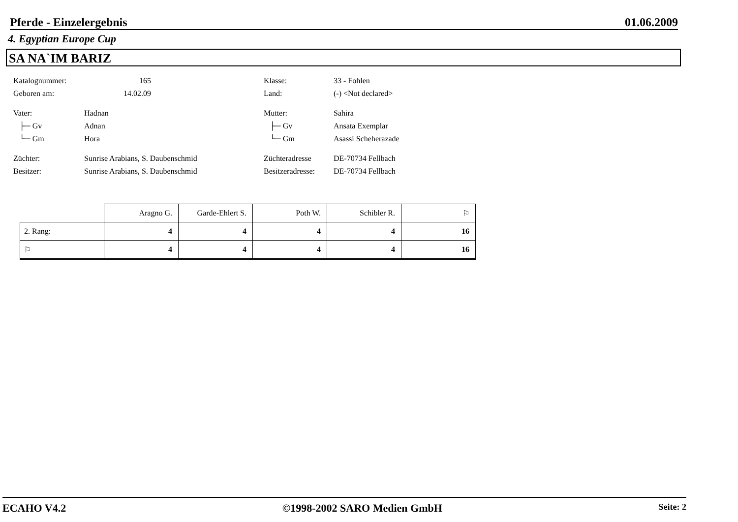Pferde - Einzelergebnis 01.06.2009
4. Egyptian Europe Cup
SA NA`IM BARIZ
Katalognummer: 165 Klasse: 33 - Fohlen
Geboren am: 14.02.09 Land: (-) <Not declared>
Vater: Hadnan Mutter: Sahira
├─ Gv Adnan ├─ Gv Ansata Exemplar
└─ Gm Hora └─ Gm Asassi Scheherazade
Züchter: Sunrise Arabians, S. Daubenschmid Züchteradresse DE-70734 Fellbach
Besitzer: Sunrise Arabians, S. Daubenschmid Besitzeradresse: DE-70734 Fellbach
| | Aragno G. | Garde-Ehlert S. | Poth W. | Schibler R. | ⚐ |
| --- | --- | --- | --- | --- | --- |
| 2. Rang: | 4 | 4 | 4 | 4 | 16 |
| ⚐ | 4 | 4 | 4 | 4 | 16 |
ECAHO V4.2 ©1998-2002 SARO Medien GmbH Seite: 2